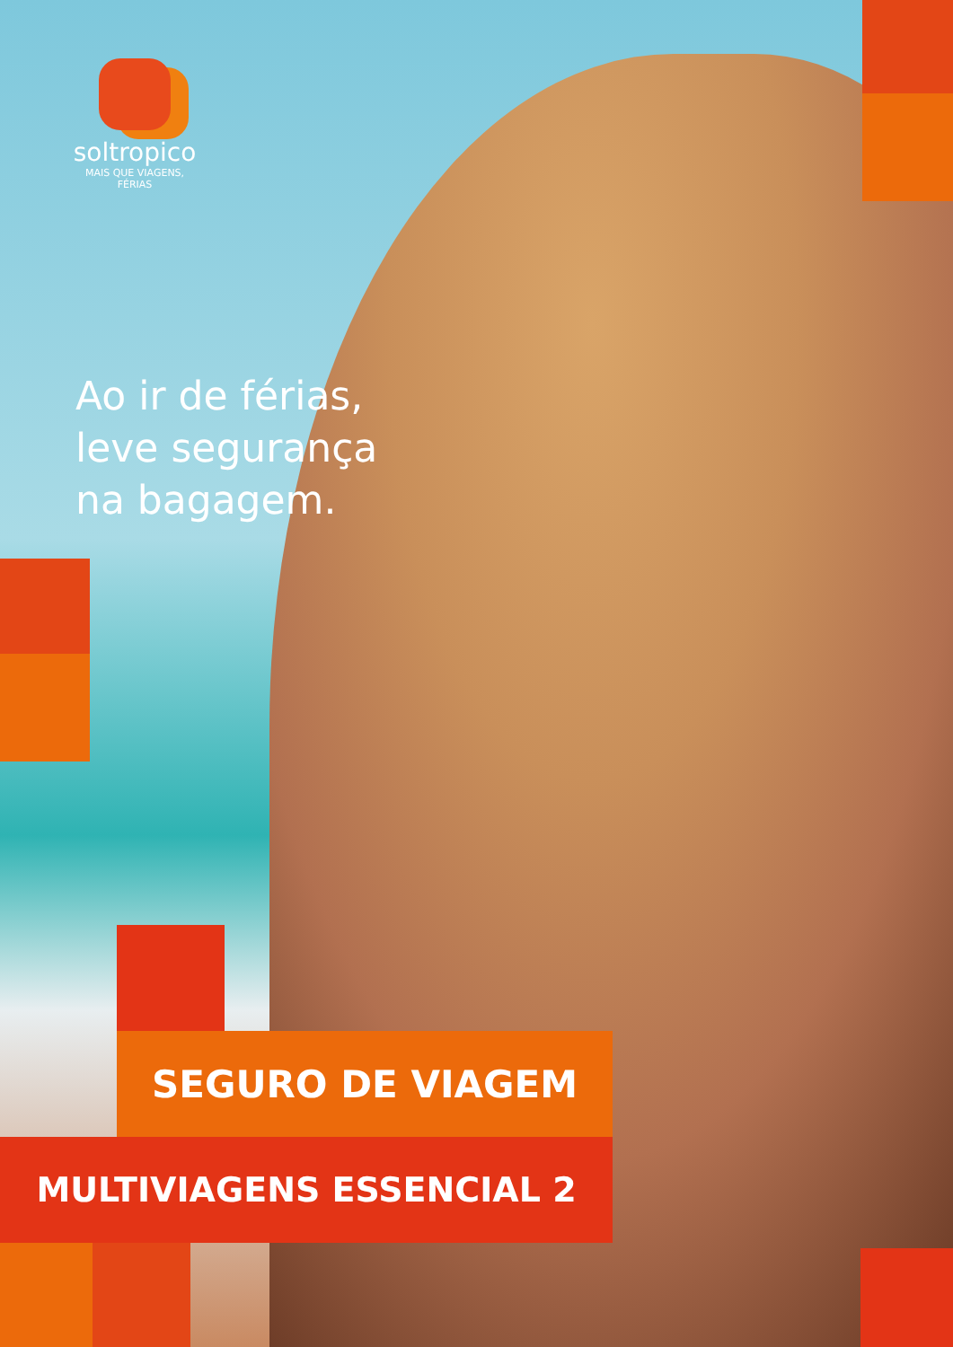soltropico
MAIS QUE VIAGENS, FÉRIAS
Ao ir de férias,
leve segurança
na bagagem.
SEGURO DE VIAGEM
MULTIVIAGENS ESSENCIAL 2